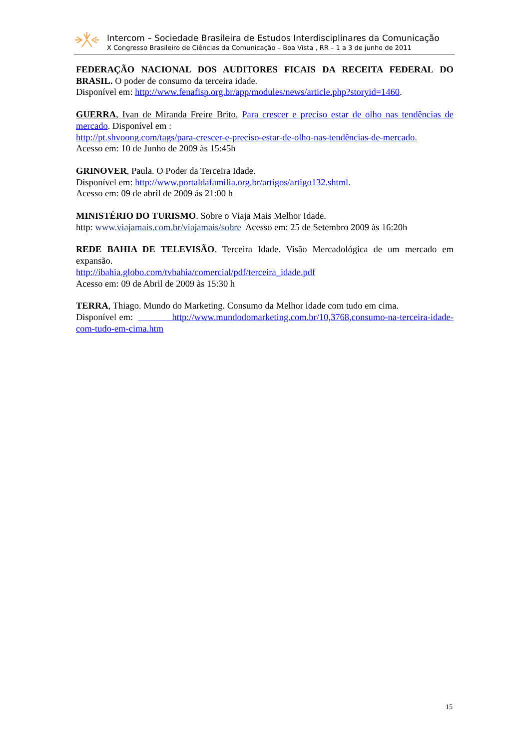Intercom – Sociedade Brasileira de Estudos Interdisciplinares da Comunicação
X Congresso Brasileiro de Ciências da Comunicação – Boa Vista , RR – 1 a 3 de junho de 2011
FEDERAÇÃO NACIONAL DOS AUDITORES FICAIS DA RECEITA FEDERAL DO BRASIL. O poder de consumo da terceira idade.
Disponível em: http://www.fenafisp.org.br/app/modules/news/article.php?storyid=1460.
GUERRA, Ivan de Miranda Freire Brito. Para crescer e preciso estar de olho nas tendências de mercado. Disponível em :
http://pt.shvoong.com/tags/para-crescer-e-preciso-estar-de-olho-nas-tendências-de-mercado.
Acesso em: 10 de Junho de 2009 às 15:45h
GRINOVER, Paula. O Poder da Terceira Idade.
Disponível em: http://www.portaldafamilia.org.br/artigos/artigo132.shtml.
Acesso em: 09 de abril de 2009 ás 21:00 h
MINISTÉRIO DO TURISMO. Sobre o Viaja Mais Melhor Idade.
http: www.viajamais.com.br/viajamais/sobre Acesso em: 25 de Setembro 2009 às 16:20h
REDE BAHIA DE TELEVISÃO. Terceira Idade. Visão Mercadológica de um mercado em expansão.
http://ibahia.globo.com/tvbahia/comercial/pdf/terceira_idade.pdf
Acesso em: 09 de Abril de 2009 às 15:30 h
TERRA, Thiago. Mundo do Marketing. Consumo da Melhor idade com tudo em cima.
Disponível em: http://www.mundodomarketing.com.br/10,3768,consumo-na-terceira-idade-com-tudo-em-cima.htm
15